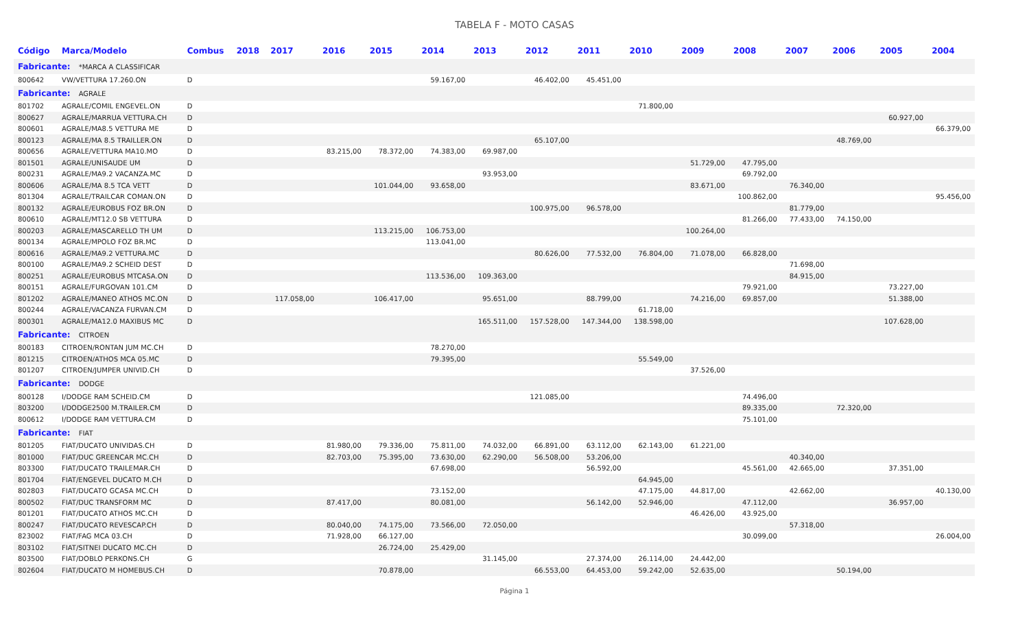TABELA F - MOTO CASAS
| Código | Marca/Modelo | Combus | 2018 | 2017 | 2016 | 2015 | 2014 | 2013 | 2012 | 2011 | 2010 | 2009 | 2008 | 2007 | 2006 | 2005 | 2004 |
| --- | --- | --- | --- | --- | --- | --- | --- | --- | --- | --- | --- | --- | --- | --- | --- | --- | --- |
| Fabricante: *MARCA A CLASSIFICAR | | | | | | | | | | | | | | | | | |
| 800642 | VW/VETTURA 17.260.ON | D | | | | | 59.167,00 | | 46.402,00 | 45.451,00 | | | | | | | |
| Fabricante: AGRALE | | | | | | | | | | | | | | | | | |
| 801702 | AGRALE/COMIL ENGEVEL.ON | D | | | | | | | | | 71.800,00 | | | | | | |
| 800627 | AGRALE/MARRUA VETTURA.CH | D | | | | | | | | | | | | | | 60.927,00 | |
| 800601 | AGRALE/MA8.5 VETTURA ME | D | | | | | | | | | | | | | | | 66.379,00 |
| 800123 | AGRALE/MA 8.5 TRAILLER.ON | D | | | | | | | 65.107,00 | | | | | | 48.769,00 | | |
| 800656 | AGRALE/VETTURA MA10.MO | D | | | 83.215,00 | 78.372,00 | 74.383,00 | 69.987,00 | | | | | | | | | |
| 801501 | AGRALE/UNISAUDE UM | D | | | | | | | | | | 51.729,00 | 47.795,00 | | | | |
| 800231 | AGRALE/MA9.2 VACANZA.MC | D | | | | | | 93.953,00 | | | | | 69.792,00 | | | | |
| 800606 | AGRALE/MA 8.5 TCA VETT | D | | | | 101.044,00 | 93.658,00 | | | | | 83.671,00 | | 76.340,00 | | | |
| 801304 | AGRALE/TRAILCAR COMAN.ON | D | | | | | | | | | | | 100.862,00 | | | | 95.456,00 |
| 800132 | AGRALE/EUROBUS FOZ BR.ON | D | | | | | | | 100.975,00 | 96.578,00 | | | | 81.779,00 | | | |
| 800610 | AGRALE/MT12.0 SB VETTURA | D | | | | | | | | | | | 81.266,00 | 77.433,00 | 74.150,00 | | |
| 800203 | AGRALE/MASCARELLO TH UM | D | | | | 113.215,00 | 106.753,00 | | | | | 100.264,00 | | | | | |
| 800134 | AGRALE/MPOLO FOZ BR.MC | D | | | | | 113.041,00 | | | | | | | | | | |
| 800616 | AGRALE/MA9.2 VETTURA.MC | D | | | | | | | 80.626,00 | 77.532,00 | 76.804,00 | 71.078,00 | 66.828,00 | | | | |
| 800100 | AGRALE/MA9.2 SCHEID DEST | D | | | | | | | | | | | | 71.698,00 | | | |
| 800251 | AGRALE/EUROBUS MTCASA.ON | D | | | | | 113.536,00 | 109.363,00 | | | | | | 84.915,00 | | | |
| 800151 | AGRALE/FURGOVAN 101.CM | D | | | | | | | | | | | 79.921,00 | | | 73.227,00 | |
| 801202 | AGRALE/MANEO ATHOS MC.ON | D | | 117.058,00 | | 106.417,00 | | 95.651,00 | | 88.799,00 | | 74.216,00 | 69.857,00 | | | 51.388,00 | |
| 800244 | AGRALE/VACANZA FURVAN.CM | D | | | | | | | | | 61.718,00 | | | | | | |
| 800301 | AGRALE/MA12.0 MAXIBUS MC | D | | | | | | 165.511,00 | 157.528,00 | 147.344,00 | 138.598,00 | | | | | 107.628,00 | |
| Fabricante: CITROEN | | | | | | | | | | | | | | | | | |
| 800183 | CITROEN/RONTAN JUM MC.CH | D | | | | | 78.270,00 | | | | | | | | | | |
| 801215 | CITROEN/ATHOS MCA 05.MC | D | | | | | 79.395,00 | | | | 55.549,00 | | | | | | |
| 801207 | CITROEN/JUMPER UNIVID.CH | D | | | | | | | | | | 37.526,00 | | | | | |
| Fabricante: DODGE | | | | | | | | | | | | | | | | | |
| 800128 | I/DODGE RAM SCHEID.CM | D | | | | | | | 121.085,00 | | | | 74.496,00 | | | | |
| 803200 | I/DODGE2500 M.TRAILER.CM | D | | | | | | | | | | | 89.335,00 | | 72.320,00 | | |
| 800612 | I/DODGE RAM VETTURA.CM | D | | | | | | | | | | | 75.101,00 | | | | |
| Fabricante: FIAT | | | | | | | | | | | | | | | | | |
| 801205 | FIAT/DUCATO UNIVIDAS.CH | D | | | 81.980,00 | 79.336,00 | 75.811,00 | 74.032,00 | 66.891,00 | 63.112,00 | 62.143,00 | 61.221,00 | | | | | |
| 801000 | FIAT/DUC GREENCAR MC.CH | D | | | 82.703,00 | 75.395,00 | 73.630,00 | 62.290,00 | 56.508,00 | 53.206,00 | | | | 40.340,00 | | | |
| 803300 | FIAT/DUCATO TRAILEMAR.CH | D | | | | | 67.698,00 | | | 56.592,00 | | | 45.561,00 | 42.665,00 | | 37.351,00 | |
| 801704 | FIAT/ENGEVEL DUCATO M.CH | D | | | | | | | | | 64.945,00 | | | | | | |
| 802803 | FIAT/DUCATO GCASA MC.CH | D | | | | | 73.152,00 | | | | 47.175,00 | 44.817,00 | | 42.662,00 | | | 40.130,00 |
| 800502 | FIAT/DUC TRANSFORM MC | D | | | 87.417,00 | | 80.081,00 | | | 56.142,00 | 52.946,00 | | 47.112,00 | | | 36.957,00 | |
| 801201 | FIAT/DUCATO ATHOS MC.CH | D | | | | | | | | | | 46.426,00 | 43.925,00 | | | | |
| 800247 | FIAT/DUCATO REVESCAP.CH | D | | | 80.040,00 | 74.175,00 | 73.566,00 | 72.050,00 | | | | | | 57.318,00 | | | |
| 823002 | FIAT/FAG MCA 03.CH | D | | | 71.928,00 | 66.127,00 | | | | | | | 30.099,00 | | | | 26.004,00 |
| 803102 | FIAT/SITNEI DUCATO MC.CH | D | | | | 26.724,00 | 25.429,00 | | | | | | | | | | |
| 803500 | FIAT/DOBLO PERKONS.CH | G | | | | | | 31.145,00 | | 27.374,00 | 26.114,00 | 24.442,00 | | | | | |
| 802604 | FIAT/DUCATO M HOMEBUS.CH | D | | | | 70.878,00 | | | 66.553,00 | 64.453,00 | 59.242,00 | 52.635,00 | | | 50.194,00 | | |
Página 1